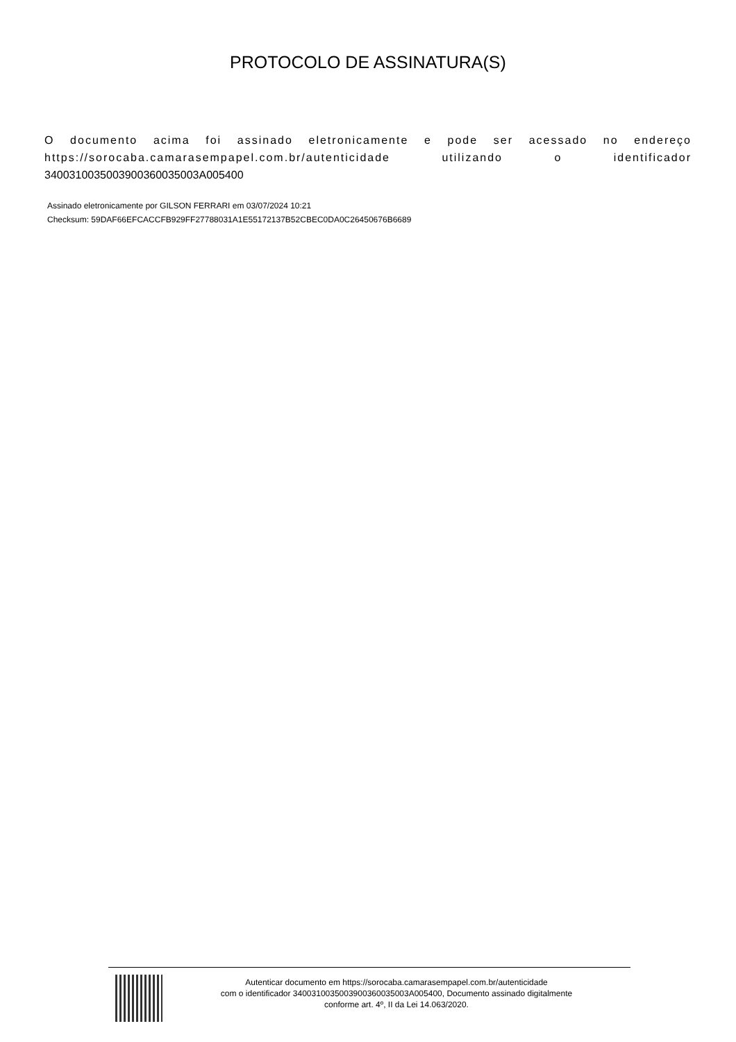PROTOCOLO DE ASSINATURA(S)
O documento acima foi assinado eletronicamente e pode ser acessado no endereço https://sorocaba.camarasempapel.com.br/autenticidade utilizando o identificador 340031003500390036003500​3A005400
Assinado eletronicamente por GILSON FERRARI em 03/07/2024 10:21
Checksum: 59DAF66EFCACCFB929FF27788031A1E55172137B52CBEC0DA0C26450676B6689
Autenticar documento em https://sorocaba.camarasempapel.com.br/autenticidade
com o identificador 3400310035003900360035003A005400, Documento assinado digitalmente
conforme art. 4º, II da Lei 14.063/2020.